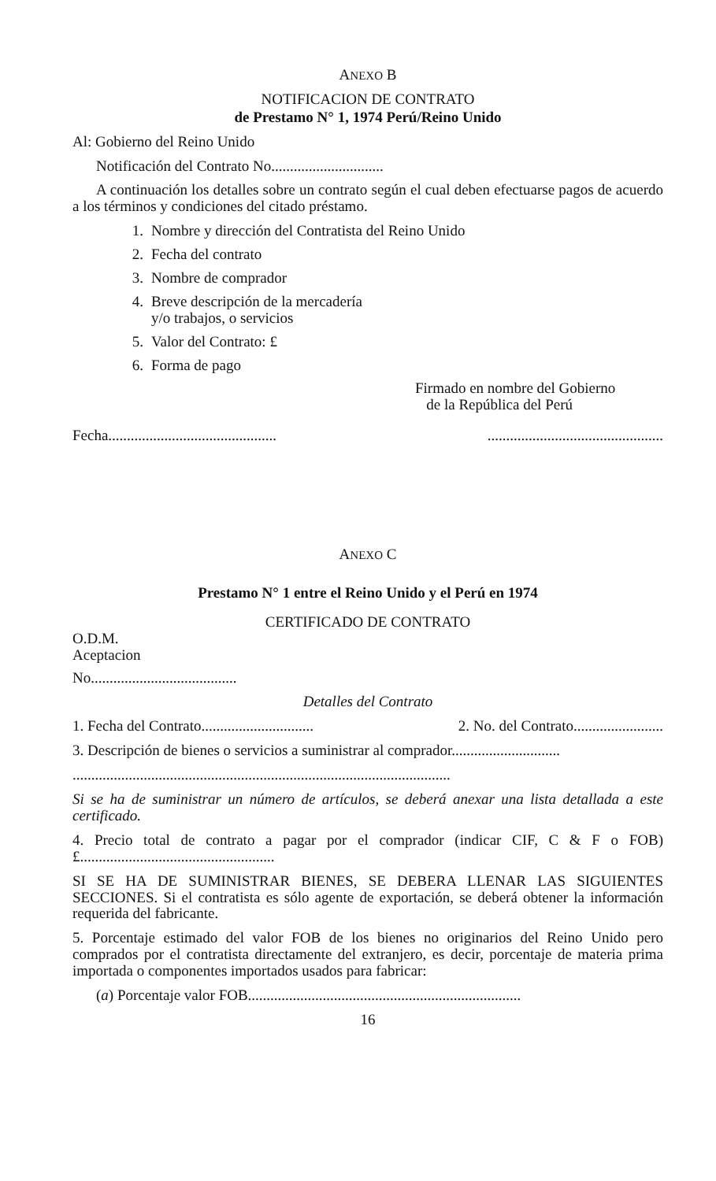ANEXO B
NOTIFICACION DE CONTRATO
de Prestamo N° 1, 1974 Perú/Reino Unido
Al: Gobierno del Reino Unido
Notificación del Contrato No..............................
A continuación los detalles sobre un contrato según el cual deben efectuarse pagos de acuerdo a los términos y condiciones del citado préstamo.
1. Nombre y dirección del Contratista del Reino Unido
2. Fecha del contrato
3. Nombre de comprador
4. Breve descripción de la mercadería
y/o trabajos, o servicios
5. Valor del Contrato: £
6. Forma de pago
Firmado en nombre del Gobierno
de la República del Perú
Fecha............................................................................................
ANEXO C
Prestamo N° 1 entre el Reino Unido y el Perú en 1974
CERTIFICADO DE CONTRATO
O.D.M.
Aceptacion
No.......................................
Detalles del Contrato
1. Fecha del Contrato.............................. 2. No. del Contrato........................
3. Descripción de bienes o servicios a suministrar al comprador.............................
.....................................................................................................
Si se ha de suministrar un número de artículos, se deberá anexar una lista detallada a este certificado.
4. Precio total de contrato a pagar por el comprador (indicar CIF, C & F o FOB) £....................................................
SI SE HA DE SUMINISTRAR BIENES, SE DEBERA LLENAR LAS SIGUIENTES SECCIONES. Si el contratista es sólo agente de exportación, se deberá obtener la información requerida del fabricante.
5. Porcentaje estimado del valor FOB de los bienes no originarios del Reino Unido pero comprados por el contratista directamente del extranjero, es decir, porcentaje de materia prima importada o componentes importados usados para fabricar:
(a) Porcentaje valor FOB.........................................................................
16